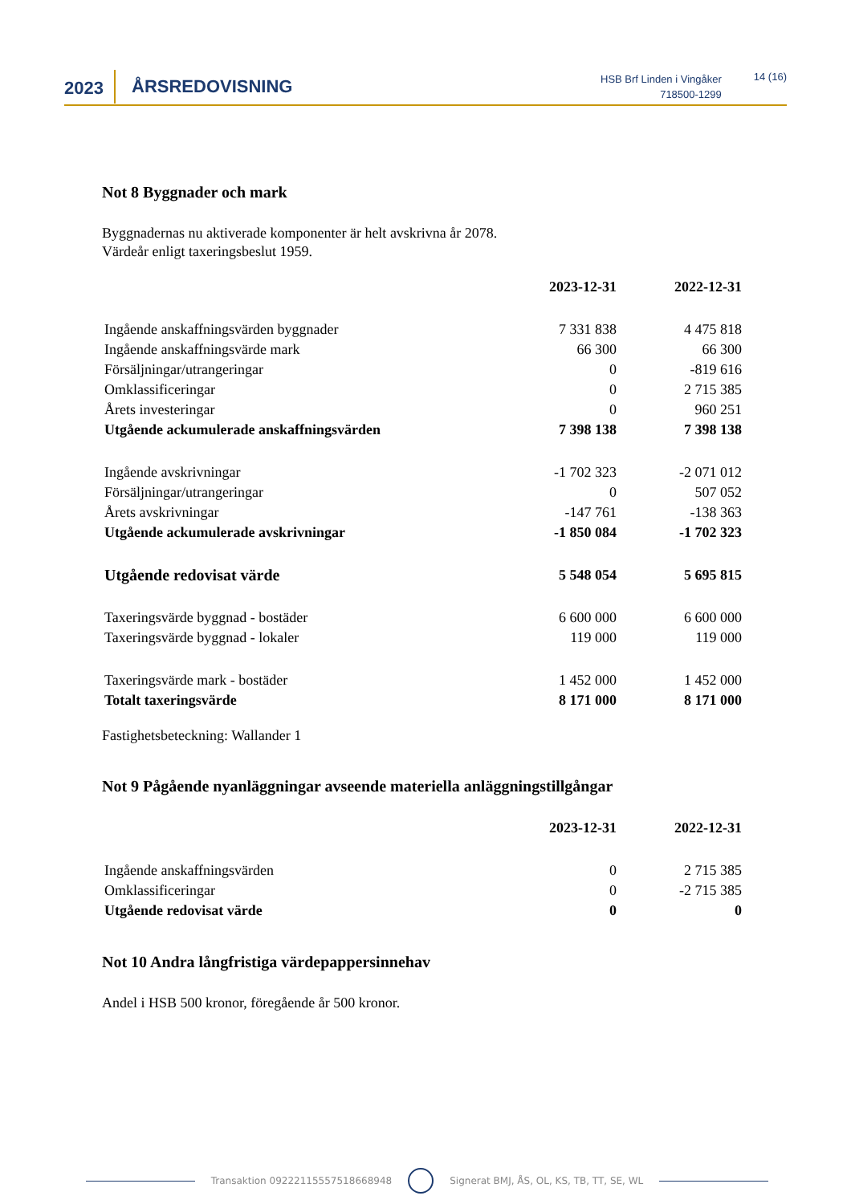2023
ÅRSREDOVISNING
HSB Brf Linden i Vingåker
718500-1299
14 (16)
Not 8 Byggnader och mark
Byggnadernas nu aktiverade komponenter är helt avskrivna år 2078.
Värdeår enligt taxeringsbeslut 1959.
| | 2023-12-31 | 2022-12-31 |
| Ingående anskaffningsvärden byggnader | 7 331 838 | 4 475 818 |
| Ingående anskaffningsvärde mark | 66 300 | 66 300 |
| Försäljningar/utrangeringar | 0 | -819 616 |
| Omklassificeringar | 0 | 2 715 385 |
| Årets investeringar | 0 | 960 251 |
| Utgående ackumulerade anskaffningsvärden | 7 398 138 | 7 398 138 |
| Ingående avskrivningar | -1 702 323 | -2 071 012 |
| Försäljningar/utrangeringar | 0 | 507 052 |
| Årets avskrivningar | -147 761 | -138 363 |
| Utgående ackumulerade avskrivningar | -1 850 084 | -1 702 323 |
| Utgående redovisat värde | 5 548 054 | 5 695 815 |
| Taxeringsvärde byggnad - bostäder | 6 600 000 | 6 600 000 |
| Taxeringsvärde byggnad - lokaler | 119 000 | 119 000 |
| Taxeringsvärde mark - bostäder | 1 452 000 | 1 452 000 |
| Totalt taxeringsvärde | 8 171 000 | 8 171 000 |
Fastighetsbeteckning: Wallander 1
Not 9 Pågående nyanläggningar avseende materiella anläggningstillgångar
| | 2023-12-31 | 2022-12-31 |
| Ingående anskaffningsvärden | 0 | 2 715 385 |
| Omklassificeringar | 0 | -2 715 385 |
| Utgående redovisat värde | 0 | 0 |
Not 10 Andra långfristiga värdepappersinnehav
Andel i HSB 500 kronor, föregående år 500 kronor.
Transaktion 09222115557518668948
Signerat BMJ, ÅS, OL, KS, TB, TT, SE, WL